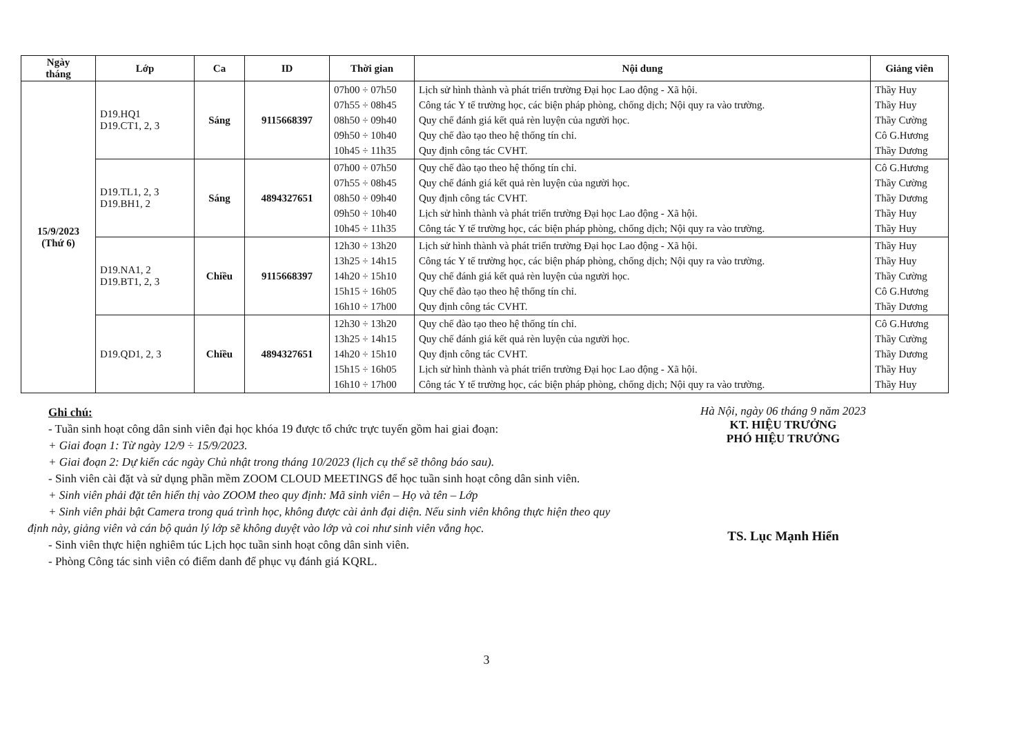| Ngày tháng | Lớp | Ca | ID | Thời gian | Nội dung | Giảng viên |
| --- | --- | --- | --- | --- | --- | --- |
| 15/9/2023 (Thứ 6) | D19.HQ1 D19.CT1, 2, 3 | Sáng | 9115668397 | 07h00 ÷ 07h50 07h55 ÷ 08h45 08h50 ÷ 09h40 09h50 ÷ 10h40 10h45 ÷ 11h35 | Lịch sử hình thành và phát triển trường Đại học Lao động - Xã hội. Công tác Y tế trường học, các biện pháp phòng, chống dịch; Nội quy ra vào trường. Quy chế đánh giá kết quả rèn luyện của người học. Quy chế đào tạo theo hệ thống tín chỉ. Quy định công tác CVHT. | Thầy Huy Thầy Huy Thầy Cường Cô G.Hương Thầy Dương |
| | D19.TL1, 2, 3 D19.BH1, 2 | Sáng | 4894327651 | 07h00 ÷ 07h50 07h55 ÷ 08h45 08h50 ÷ 09h40 09h50 ÷ 10h40 10h45 ÷ 11h35 | Quy chế đào tạo theo hệ thống tín chỉ. Quy chế đánh giá kết quả rèn luyện của người học. Quy định công tác CVHT. Lịch sử hình thành và phát triển trường Đại học Lao động - Xã hội. Công tác Y tế trường học, các biện pháp phòng, chống dịch; Nội quy ra vào trường. | Cô G.Hương Thầy Cường Thầy Dương Thầy Huy Thầy Huy |
| | D19.NA1, 2 D19.BT1, 2, 3 | Chiều | 9115668397 | 12h30 ÷ 13h20 13h25 ÷ 14h15 14h20 ÷ 15h10 15h15 ÷ 16h05 16h10 ÷ 17h00 | Lịch sử hình thành và phát triển trường Đại học Lao động - Xã hội. Công tác Y tế trường học, các biện pháp phòng, chống dịch; Nội quy ra vào trường. Quy chế đánh giá kết quả rèn luyện của người học. Quy chế đào tạo theo hệ thống tín chỉ. Quy định công tác CVHT. | Thầy Huy Thầy Huy Thầy Cường Cô G.Hương Thầy Dương |
| | D19.QD1, 2, 3 | Chiều | 4894327651 | 12h30 ÷ 13h20 13h25 ÷ 14h15 14h20 ÷ 15h10 15h15 ÷ 16h05 16h10 ÷ 17h00 | Quy chế đào tạo theo hệ thống tín chỉ. Quy chế đánh giá kết quả rèn luyện của người học. Quy định công tác CVHT. Lịch sử hình thành và phát triển trường Đại học Lao động - Xã hội. Công tác Y tế trường học, các biện pháp phòng, chống dịch; Nội quy ra vào trường. | Cô G.Hương Thầy Cường Thầy Dương Thầy Huy Thầy Huy |
Ghi chú:
- Tuần sinh hoạt công dân sinh viên đại học khóa 19 được tổ chức trực tuyến gồm hai giai đoạn:
+ Giai đoạn 1: Từ ngày 12/9 ÷ 15/9/2023.
+ Giai đoạn 2: Dự kiến các ngày Chủ nhật trong tháng 10/2023 (lịch cụ thể sẽ thông báo sau).
- Sinh viên cài đặt và sử dụng phần mềm ZOOM CLOUD MEETINGS để học tuần sinh hoạt công dân sinh viên.
+ Sinh viên phải đặt tên hiển thị vào ZOOM theo quy định: Mã sinh viên – Họ và tên – Lớp
+ Sinh viên phải bật Camera trong quá trình học, không được cài ảnh đại diện. Nếu sinh viên không thực hiện theo quy định này, giảng viên và cán bộ quản lý lớp sẽ không duyệt vào lớp và coi như sinh viên vắng học.
- Sinh viên thực hiện nghiêm túc Lịch học tuần sinh hoạt công dân sinh viên.
- Phòng Công tác sinh viên có điểm danh để phục vụ đánh giá KQRL.
Hà Nội, ngày 06 tháng 9 năm 2023
KT. HIỆU TRƯỞNG
PHÓ HIỆU TRƯỞNG
TS. Lục Mạnh Hiển
3